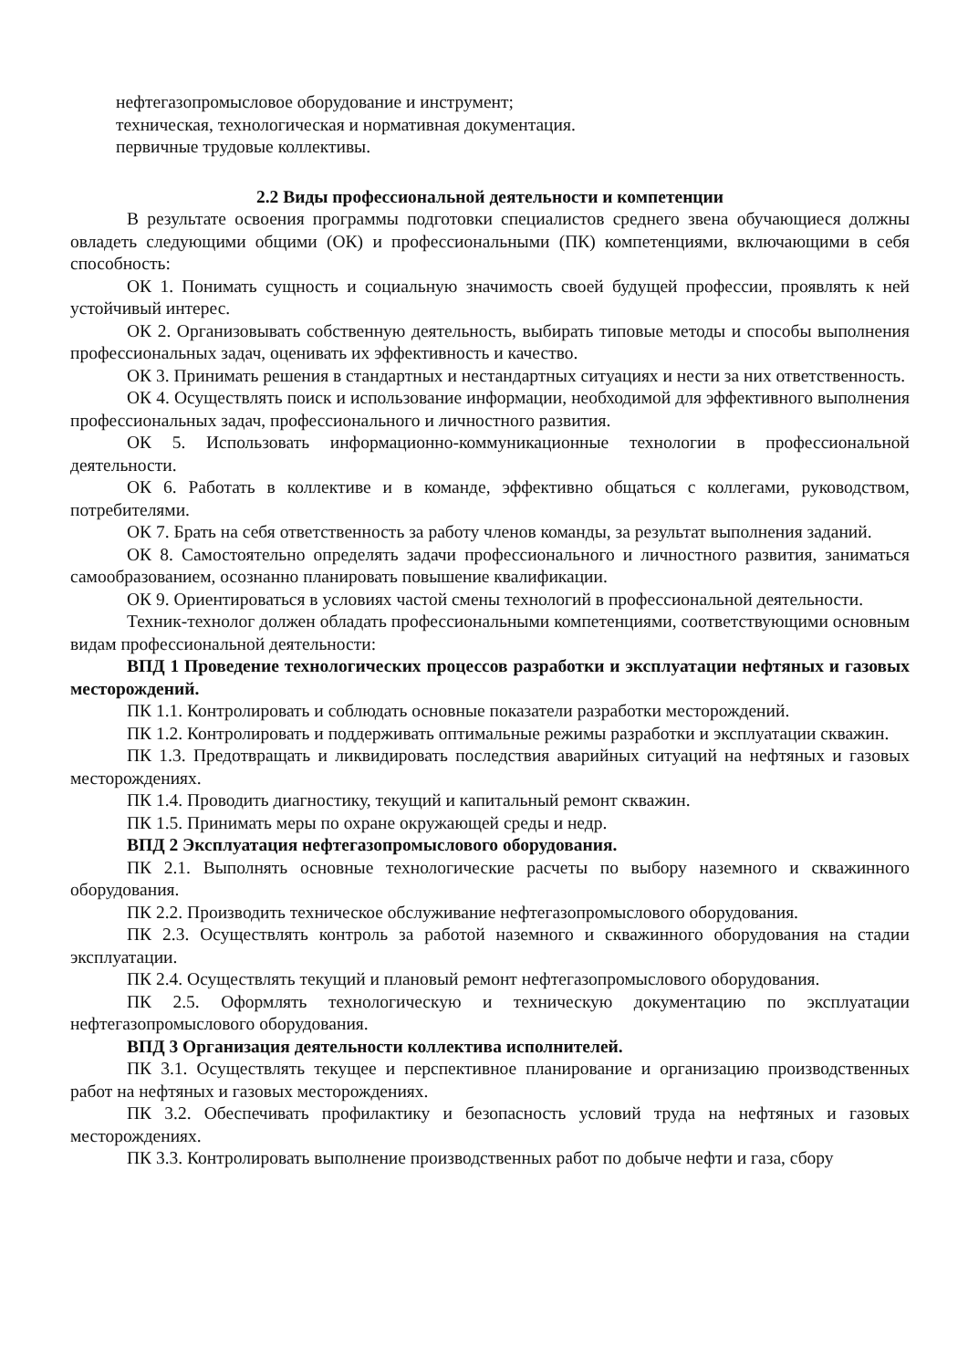нефтегазопромысловое оборудование и инструмент;
техническая, технологическая и нормативная документация.
первичные трудовые коллективы.
2.2 Виды профессиональной деятельности и компетенции
В результате освоения программы подготовки специалистов среднего звена обучающиеся должны овладеть следующими общими (ОК) и профессиональными (ПК) компетенциями, включающими в себя способность:
ОК 1. Понимать сущность и социальную значимость своей будущей профессии, проявлять к ней устойчивый интерес.
ОК 2. Организовывать собственную деятельность, выбирать типовые методы и способы выполнения профессиональных задач, оценивать их эффективность и качество.
ОК 3. Принимать решения в стандартных и нестандартных ситуациях и нести за них ответственность.
ОК 4. Осуществлять поиск и использование информации, необходимой для эффективного выполнения профессиональных задач, профессионального и личностного развития.
ОК 5. Использовать информационно-коммуникационные технологии в профессиональной деятельности.
ОК 6. Работать в коллективе и в команде, эффективно общаться с коллегами, руководством, потребителями.
ОК 7. Брать на себя ответственность за работу членов команды, за результат выполнения заданий.
ОК 8. Самостоятельно определять задачи профессионального и личностного развития, заниматься самообразованием, осознанно планировать повышение квалификации.
ОК 9. Ориентироваться в условиях частой смены технологий в профессиональной деятельности.
Техник-технолог должен обладать профессиональными компетенциями, соответствующими основным видам профессиональной деятельности:
ВПД 1 Проведение технологических процессов разработки и эксплуатации нефтяных и газовых месторождений.
ПК 1.1. Контролировать и соблюдать основные показатели разработки месторождений.
ПК 1.2. Контролировать и поддерживать оптимальные режимы разработки и эксплуатации скважин.
ПК 1.3. Предотвращать и ликвидировать последствия аварийных ситуаций на нефтяных и газовых месторождениях.
ПК 1.4. Проводить диагностику, текущий и капитальный ремонт скважин.
ПК 1.5. Принимать меры по охране окружающей среды и недр.
ВПД 2 Эксплуатация нефтегазопромыслового оборудования.
ПК 2.1. Выполнять основные технологические расчеты по выбору наземного и скважинного оборудования.
ПК 2.2. Производить техническое обслуживание нефтегазопромыслового оборудования.
ПК 2.3. Осуществлять контроль за работой наземного и скважинного оборудования на стадии эксплуатации.
ПК 2.4. Осуществлять текущий и плановый ремонт нефтегазопромыслового оборудования.
ПК 2.5. Оформлять технологическую и техническую документацию по эксплуатации нефтегазопромыслового оборудования.
ВПД 3 Организация деятельности коллектива исполнителей.
ПК 3.1. Осуществлять текущее и перспективное планирование и организацию производственных работ на нефтяных и газовых месторождениях.
ПК 3.2. Обеспечивать профилактику и безопасность условий труда на нефтяных и газовых месторождениях.
ПК 3.3. Контролировать выполнение производственных работ по добыче нефти и газа, сбору